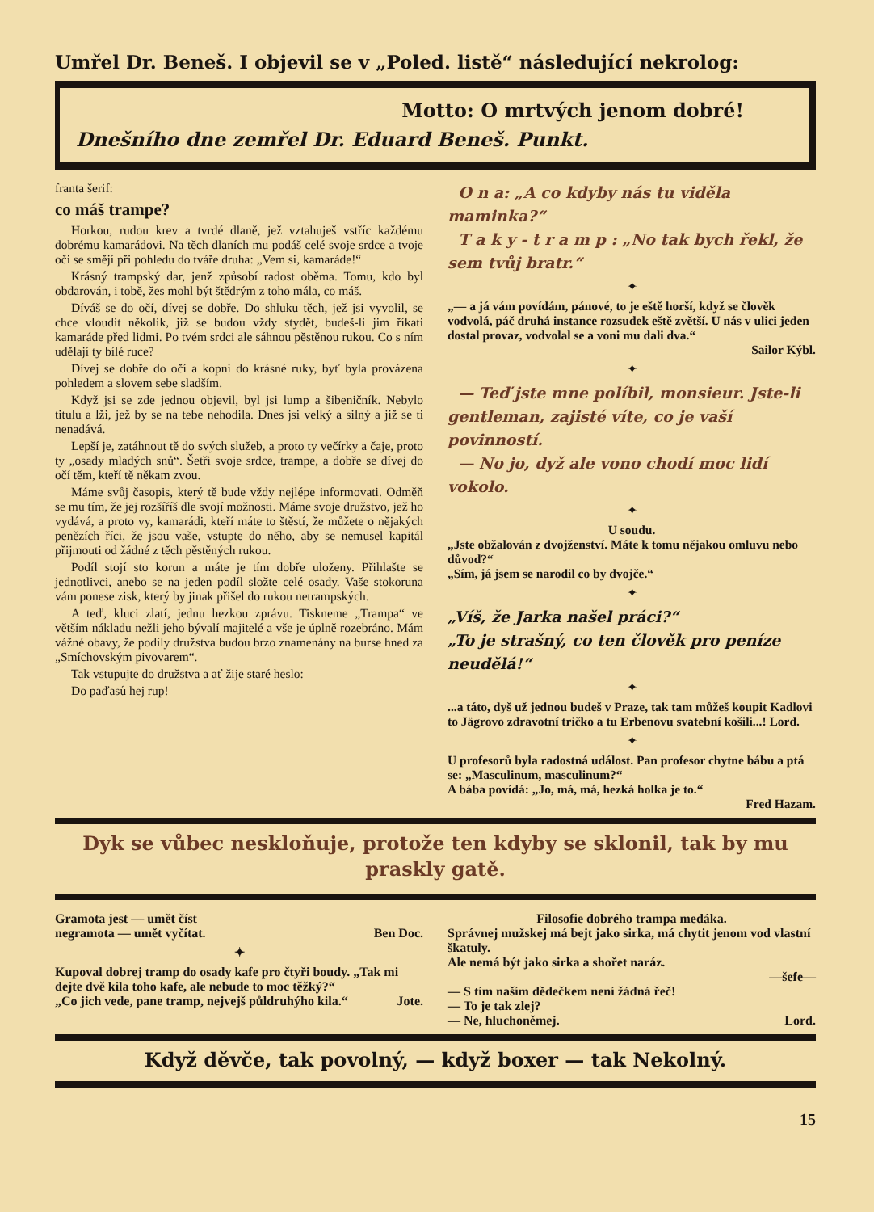Umřel Dr. Beneš. I objevil se v „Poled. listě“ následující nekrolog:
Motto: O mrtvých jenom dobré!
Dnešního dne zemřel Dr. Eduard Beneš. Punkt.
franta šerif:
co máš trampe?
Horkou, rudou krev a tvrdé dlaně, jež vztahuješ vstříc každému dobrému kamarádovi. Na těch dlaních mu podáš celé svoje srdce a tvoje oči se smějí při pohledu do tváře druha: „Vem si, kamaráde!“
Krásný trampský dar, jenž způsobí radost oběma. Tomu, kdo byl obdarován, i tobě, žes mohl být štědrým z toho mála, co máš.
Díváš se do očí, dívej se dobře. Do shluku těch, jež jsi vyvolil, se chce vloudit několik, již se budou vždy stydět, budeš-li jim říkati kamaráde před lidmi. Po tvém srdci ale sáhnou pěstěnou rukou. Co s ním udělají ty bílé ruce?
Dívej se dobře do očí a kopni do krásné ruky, byť byla provázena pohledem a slovem sebe sladším.
Když jsi se zde jednou objevil, byl jsi lump a šibeničník. Nebylo titulu a lži, jež by se na tebe nehodila. Dnes jsi velký a silný a již se ti nenadává.
Lepší je, zatáhnout tě do svých služeb, a proto ty večírky a čaje, proto ty „osady mladých snů“. Šetři svoje srdce, trampe, a dobře se dívej do očí těm, kteří tě někam zvou.
Máme svůj časopis, který tě bude vždy nejlépe informovati. Odměň se mu tím, že jej rozšíříš dle svojí možnosti. Máme svoje družstvo, jež ho vydává, a proto vy, kamarádi, kteří máte to štěstí, že můžete o nějakých penězích říci, že jsou vaše, vstupte do něho, aby se nemusel kapitál přijmouti od žádné z těch pěstěných rukou.
Podíl stojí sto korun a máte je tím dobře uloženy. Přihlašte se jednotlivci, anebo se na jeden podíl složte celé osady. Vaše stokoruna vám ponese zisk, který by jinak přišel do rukou netrampských.
A teď, kluci zlatí, jednu hezkou zprávu. Tiskneme „Trampa“ ve větším nákladu nežli jeho bývalí majitelé a vše je úplně rozebráno. Mám vážné obavy, že podíly družstva budou brzo znamenány na burse hned za „Smíchovským pivovarem“.
Tak vstupujte do družstva a ať žije staré heslo:
Do paďasů hej rup!
O n a: „A co kdyby nás tu viděla maminka?“
T a k y - t r a m p : „No tak bych řekl, že sem tvůj bratr.“
✦
„— a já vám povídám, pánové, to je eště horší, když se člověk vodvolá, páč druhá instance rozsudek eště zvětší. U nás v ulici jeden dostal provaz, vodvolal se a voni mu dali dva.“
Sailor Kýbl.
✦
— Teď jste mne políbil, monsieur. Jste-li gentleman, zajisté víte, co je vaší povinností.
— No jo, dyž ale vono chodí moc lidí vokolo.
✦
U soudu.
„Jste obžalován z dvojženství. Máte k tomu nějakou omluvu nebo důvod?“
„Sím, já jsem se narodil co by dvojče.“
✦
„Víš, že Jarka našel práci?“
„To je strašný, co ten člověk pro peníze neudělá!“
✦
...a táto, dyš už jednou budeš v Praze, tak tam můžeš koupit Kadlovi to Jägrovo zdravotní tričko a tu Erbenovu svatební košili...! Lord.
✦
U profesorů byla radostná událost. Pan profesor chytne bábu a ptá se: „Masculinum, masculinum?“
A bába povídá: „Jo, má, má, hezká holka je to.“
Fred Hazam.
Dyk se vůbec neskloňuje, protože ten kdyby se sklonil, tak by mu praskly gatě.
Gramota jest — umět číst
negramota — umět vyčítat. Ben Doc.
✦
Kupoval dobrej tramp do osady kafe pro čtyři boudy. „Tak mi dejte dvě kila toho kafe, ale nebude to moc těžký?“
„Co jich vede, pane tramp, nejvejš půldruhýho kila.“ Jote.
Filosofie dobrého trampa medáka.
Správnej mužskej má bejt jako sirka, má chytit jenom vod vlastní škatuly.
Ale nemá být jako sirka a shořet naráz.
—šefe—
— S tím naším dědečkem není žádná řeč!
— To je tak zlej?
— Ne, hluchoněmej. Lord.
Když děvče, tak povolný, — když boxer — tak Nekolný.
15